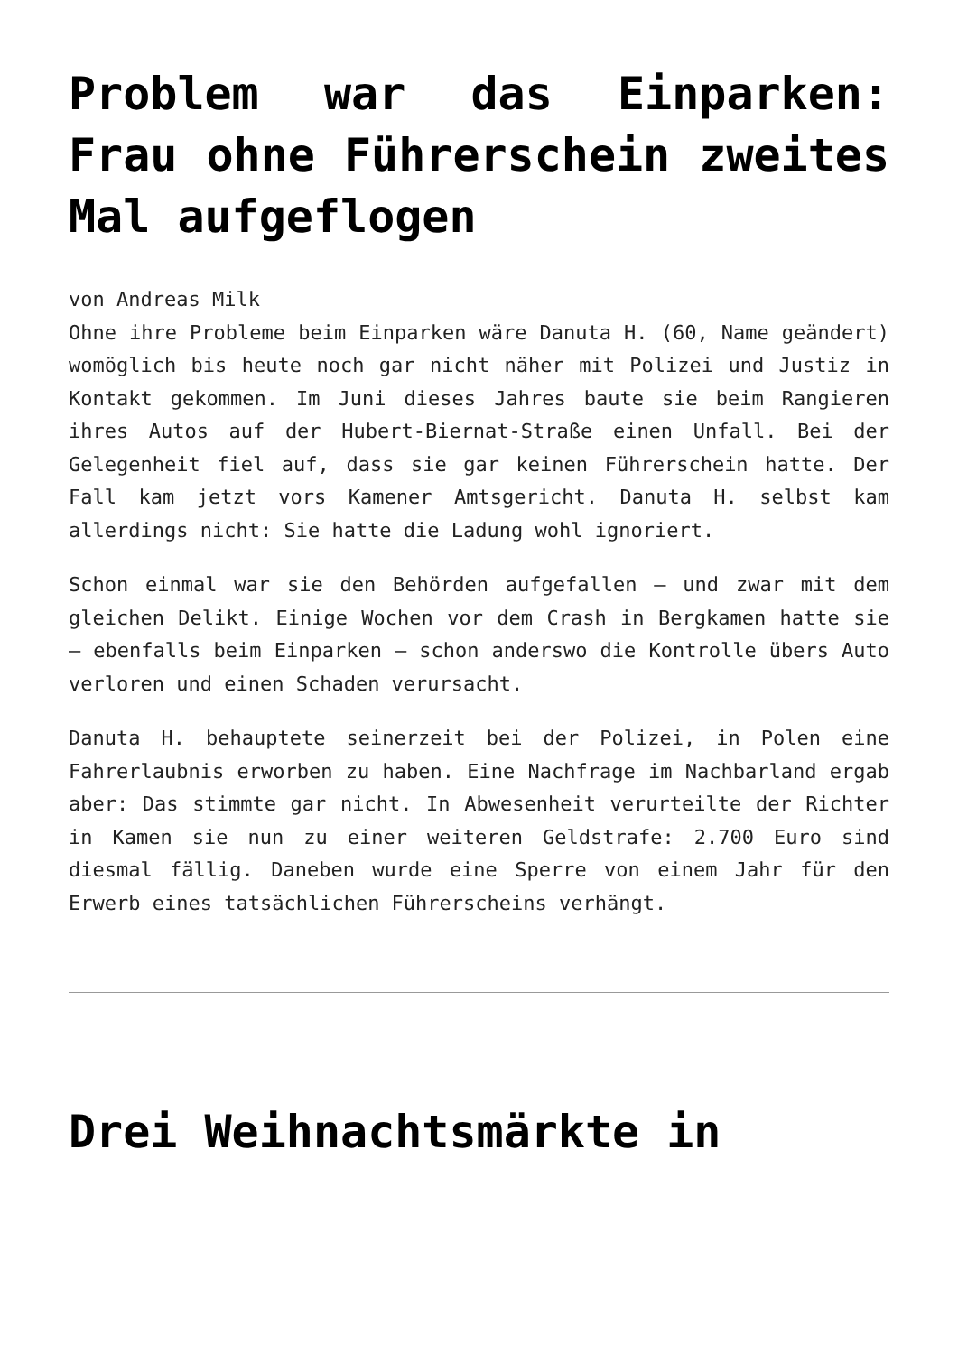Problem war das Einparken: Frau ohne Führerschein zweites Mal aufgeflogen
von Andreas Milk
Ohne ihre Probleme beim Einparken wäre Danuta H. (60, Name geändert) womöglich bis heute noch gar nicht näher mit Polizei und Justiz in Kontakt gekommen. Im Juni dieses Jahres baute sie beim Rangieren ihres Autos auf der Hubert-Biernat-Straße einen Unfall. Bei der Gelegenheit fiel auf, dass sie gar keinen Führerschein hatte. Der Fall kam jetzt vors Kamener Amtsgericht. Danuta H. selbst kam allerdings nicht: Sie hatte die Ladung wohl ignoriert.
Schon einmal war sie den Behörden aufgefallen – und zwar mit dem gleichen Delikt. Einige Wochen vor dem Crash in Bergkamen hatte sie – ebenfalls beim Einparken – schon anderswo die Kontrolle übers Auto verloren und einen Schaden verursacht.
Danuta H. behauptete seinerzeit bei der Polizei, in Polen eine Fahrerlaubnis erworben zu haben. Eine Nachfrage im Nachbarland ergab aber: Das stimmte gar nicht. In Abwesenheit verurteilte der Richter in Kamen sie nun zu einer weiteren Geldstrafe: 2.700 Euro sind diesmal fällig. Daneben wurde eine Sperre von einem Jahr für den Erwerb eines tatsächlichen Führerscheins verhängt.
Drei Weihnachtsmärkte in